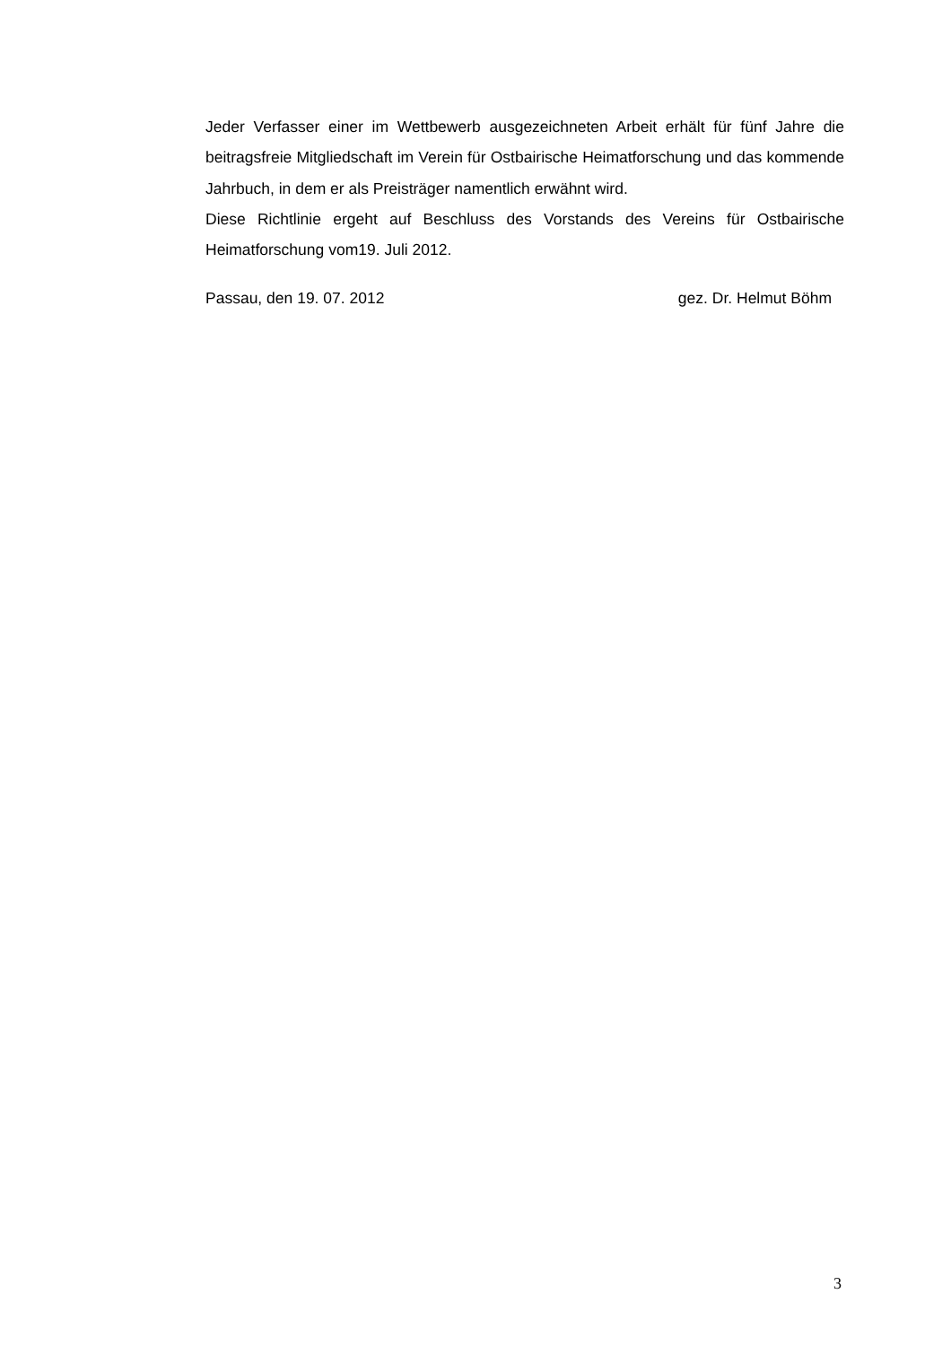Jeder Verfasser einer im Wettbewerb ausgezeichneten Arbeit erhält für fünf Jahre die beitragsfreie Mitgliedschaft im Verein für Ostbairische Heimatforschung und das kommende Jahrbuch, in dem er als Preisträger namentlich erwähnt wird.
Diese Richtlinie ergeht auf Beschluss des Vorstands des Vereins für Ostbairische Heimatforschung vom19. Juli 2012.
Passau, den 19. 07. 2012 gez. Dr. Helmut Böhm
3